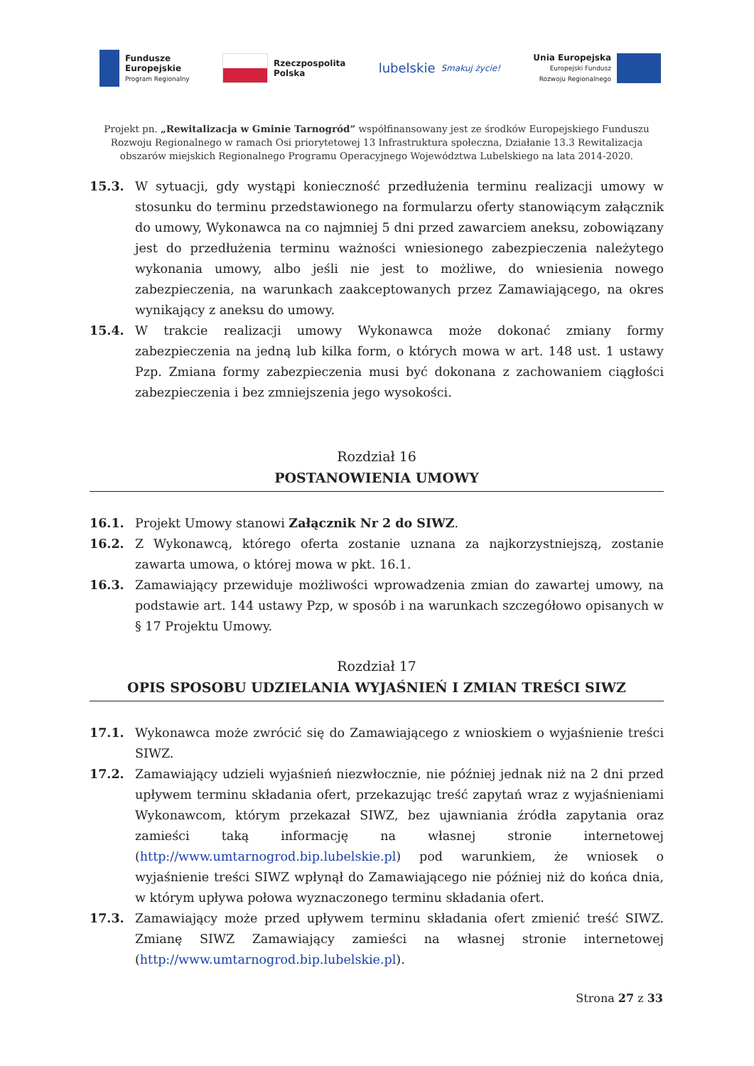Fundusze
Europejskie
Program Regionalny
Rzeczpospolita
Polska
lubelskie Smakuj życie!
Unia Europejska
Europejski Fundusz
Rozwoju Regionalnego
Projekt pn. „Rewitalizacja w Gminie Tarnogród” współfinansowany jest ze środków Europejskiego Funduszu Rozwoju Regionalnego w ramach Osi priorytetowej 13 Infrastruktura społeczna, Działanie 13.3 Rewitalizacja obszarów miejskich Regionalnego Programu Operacyjnego Województwa Lubelskiego na lata 2014-2020.
15.3. W sytuacji, gdy wystąpi konieczność przedłużenia terminu realizacji umowy w stosunku do terminu przedstawionego na formularzu oferty stanowiącym załącznik do umowy, Wykonawca na co najmniej 5 dni przed zawarciem aneksu, zobowiązany jest do przedłużenia terminu ważności wniesionego zabezpieczenia należytego wykonania umowy, albo jeśli nie jest to możliwe, do wniesienia nowego zabezpieczenia, na warunkach zaakceptowanych przez Zamawiającego, na okres wynikający z aneksu do umowy.
15.4. W trakcie realizacji umowy Wykonawca może dokonać zmiany formy zabezpieczenia na jedną lub kilka form, o których mowa w art. 148 ust. 1 ustawy Pzp. Zmiana formy zabezpieczenia musi być dokonana z zachowaniem ciągłości zabezpieczenia i bez zmniejszenia jego wysokości.
Rozdział 16
POSTANOWIENIA UMOWY
16.1. Projekt Umowy stanowi Załącznik Nr 2 do SIWZ.
16.2. Z Wykonawcą, którego oferta zostanie uznana za najkorzystniejszą, zostanie zawarta umowa, o której mowa w pkt. 16.1.
16.3. Zamawiający przewiduje możliwości wprowadzenia zmian do zawartej umowy, na podstawie art. 144 ustawy Pzp, w sposób i na warunkach szczegółowo opisanych w § 17 Projektu Umowy.
Rozdział 17
OPIS SPOSOBU UDZIELANIA WYJAŚNIEŃ I ZMIAN TREŚCI SIWZ
17.1. Wykonawca może zwrócić się do Zamawiającego z wnioskiem o wyjaśnienie treści SIWZ.
17.2. Zamawiający udzieli wyjaśnień niezwłocznie, nie później jednak niż na 2 dni przed upływem terminu składania ofert, przekazując treść zapytań wraz z wyjaśnieniami Wykonawcom, którym przekazał SIWZ, bez ujawniania źródła zapytania oraz zamieści taką informację na własnej stronie internetowej (http://www.umtarnogrod.bip.lubelskie.pl) pod warunkiem, że wniosek o wyjaśnienie treści SIWZ wpłynął do Zamawiającego nie później niż do końca dnia, w którym upływa połowa wyznaczonego terminu składania ofert.
17.3. Zamawiający może przed upływem terminu składania ofert zmienić treść SIWZ. Zmianę SIWZ Zamawiający zamieści na własnej stronie internetowej (http://www.umtarnogrod.bip.lubelskie.pl).
Strona 27 z 33